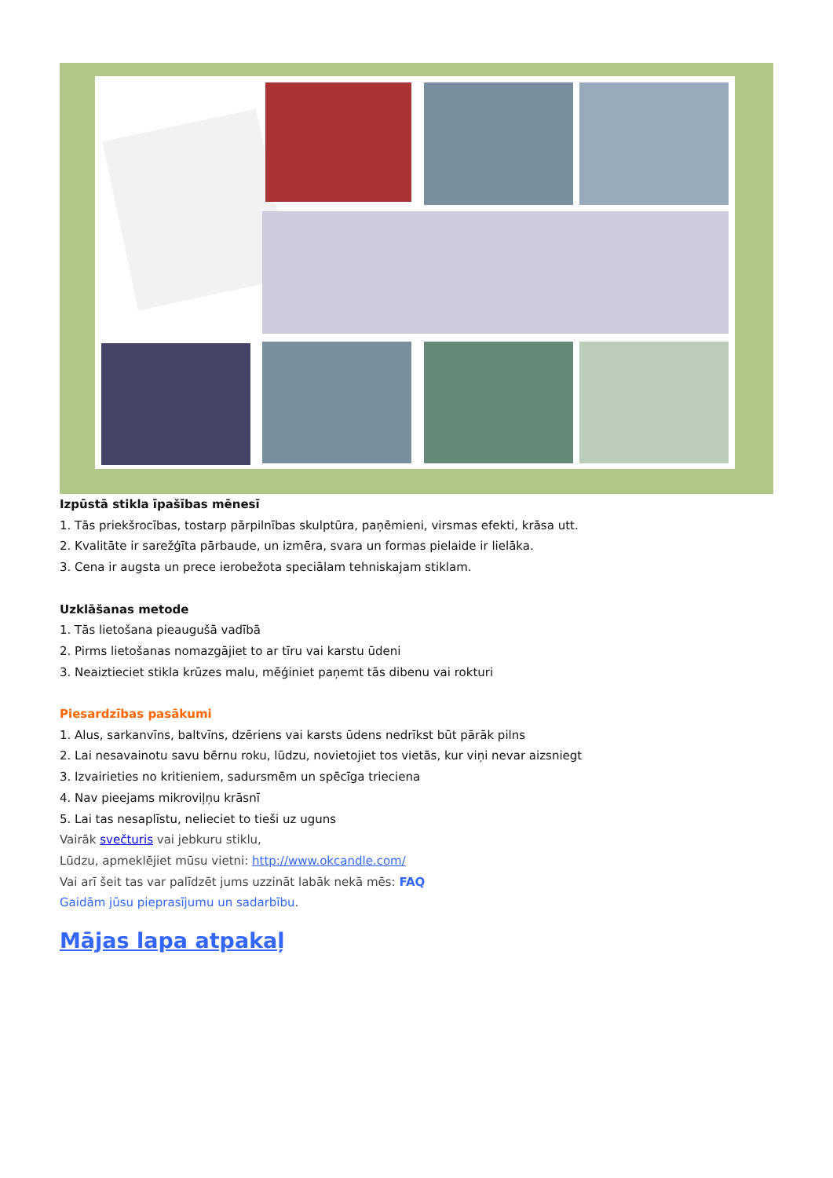Izpūstā stikla īpašības mēnesī
1. Tās priekšrocības, tostarp pārpilnības skulptūra, paņēmieni, virsmas efekti, krāsa utt.
2. Kvalitāte ir sarežģīta pārbaude, un izmēra, svara un formas pielaide ir lielāka.
3. Cena ir augsta un prece ierobežota speciālam tehniskajam stiklam.
Uzklāšanas metode
1. Tās lietošana pieaugušā vadībā
2. Pirms lietošanas nomazgājiet to ar tīru vai karstu ūdeni
3. Neaiztieciet stikla krūzes malu, mēģiniet paņemt tās dibenu vai rokturi
Piesardzības pasākumi
1. Alus, sarkanvīns, baltvīns, dzēriens vai karsts ūdens nedrīkst būt pārāk pilns
2. Lai nesavainotu savu bērnu roku, lūdzu, novietojiet tos vietās, kur viņi nevar aizsniegt
3. Izvairieties no kritieniem, sadursmēm un spēcīga trieciena
4. Nav pieejams mikroviļņu krāsnī
5. Lai tas nesaplīstu, nelieciet to tieši uz uguns
Vairāk svečturis vai jebkuru stiklu,
Lūdzu, apmeklējiet mūsu vietni: http://www.okcandle.com/
Vai arī šeit tas var palīdzēt jums uzzināt labāk nekā mēs: FAQ
Gaidām jūsu pieprasījumu un sadarbību.
Mājas lapa atpakaļ